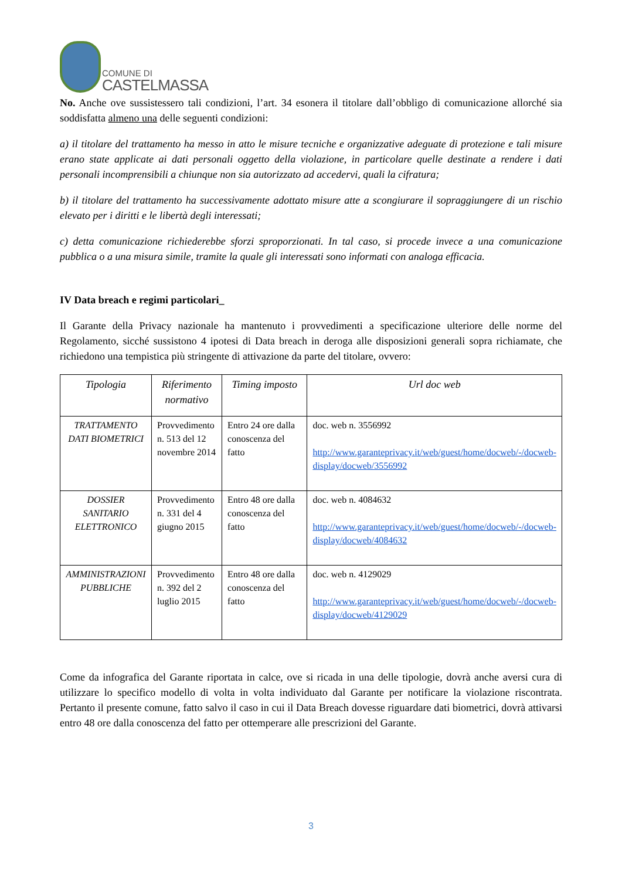COMUNE DI
CASTELMASSA
No. Anche ove sussistessero tali condizioni, l’art. 34 esonera il titolare dall’obbligo di comunicazione allorché sia soddisfatta almeno una delle seguenti condizioni:
a) il titolare del trattamento ha messo in atto le misure tecniche e organizzative adeguate di protezione e tali misure erano state applicate ai dati personali oggetto della violazione, in particolare quelle destinate a rendere i dati personali incomprensibili a chiunque non sia autorizzato ad accedervi, quali la cifratura;
b) il titolare del trattamento ha successivamente adottato misure atte a scongiurare il sopraggiungere di un rischio elevato per i diritti e le libertà degli interessati;
c) detta comunicazione richiederebbe sforzi sproporzionati. In tal caso, si procede invece a una comunicazione pubblica o a una misura simile, tramite la quale gli interessati sono informati con analoga efficacia.
IV Data breach e regimi particolari_
Il Garante della Privacy nazionale ha mantenuto i provvedimenti a specificazione ulteriore delle norme del Regolamento, sicché sussistono 4 ipotesi di Data breach in deroga alle disposizioni generali sopra richiamate, che richiedono una tempistica più stringente di attivazione da parte del titolare, ovvero:
| Tipologia | Riferimento normativo | Timing imposto | Url doc web |
| --- | --- | --- | --- |
| TRATTAMENTO DATI BIOMETRICI | Provvedimento n. 513 del 12 novembre 2014 | Entro 24 ore dalla conoscenza del fatto | doc. web n. 3556992 http://www.garanteprivacy.it/web/guest/home/docweb/-/docweb-display/docweb/3556992 |
| DOSSIER SANITARIO ELETTRONICO | Provvedimento n. 331 del 4 giugno 2015 | Entro 48 ore dalla conoscenza del fatto | doc. web n. 4084632 http://www.garanteprivacy.it/web/guest/home/docweb/-/docweb-display/docweb/4084632 |
| AMMINISTRAZIONI PUBBLICHE | Provvedimento n. 392 del 2 luglio 2015 | Entro 48 ore dalla conoscenza del fatto | doc. web n. 4129029 http://www.garanteprivacy.it/web/guest/home/docweb/-/docweb-display/docweb/4129029 |
Come da infografica del Garante riportata in calce, ove si ricada in una delle tipologie, dovrà anche aversi cura di utilizzare lo specifico modello di volta in volta individuato dal Garante per notificare la violazione riscontrata. Pertanto il presente comune, fatto salvo il caso in cui il Data Breach dovesse riguardare dati biometrici, dovrà attivarsi entro 48 ore dalla conoscenza del fatto per ottemperare alle prescrizioni del Garante.
3